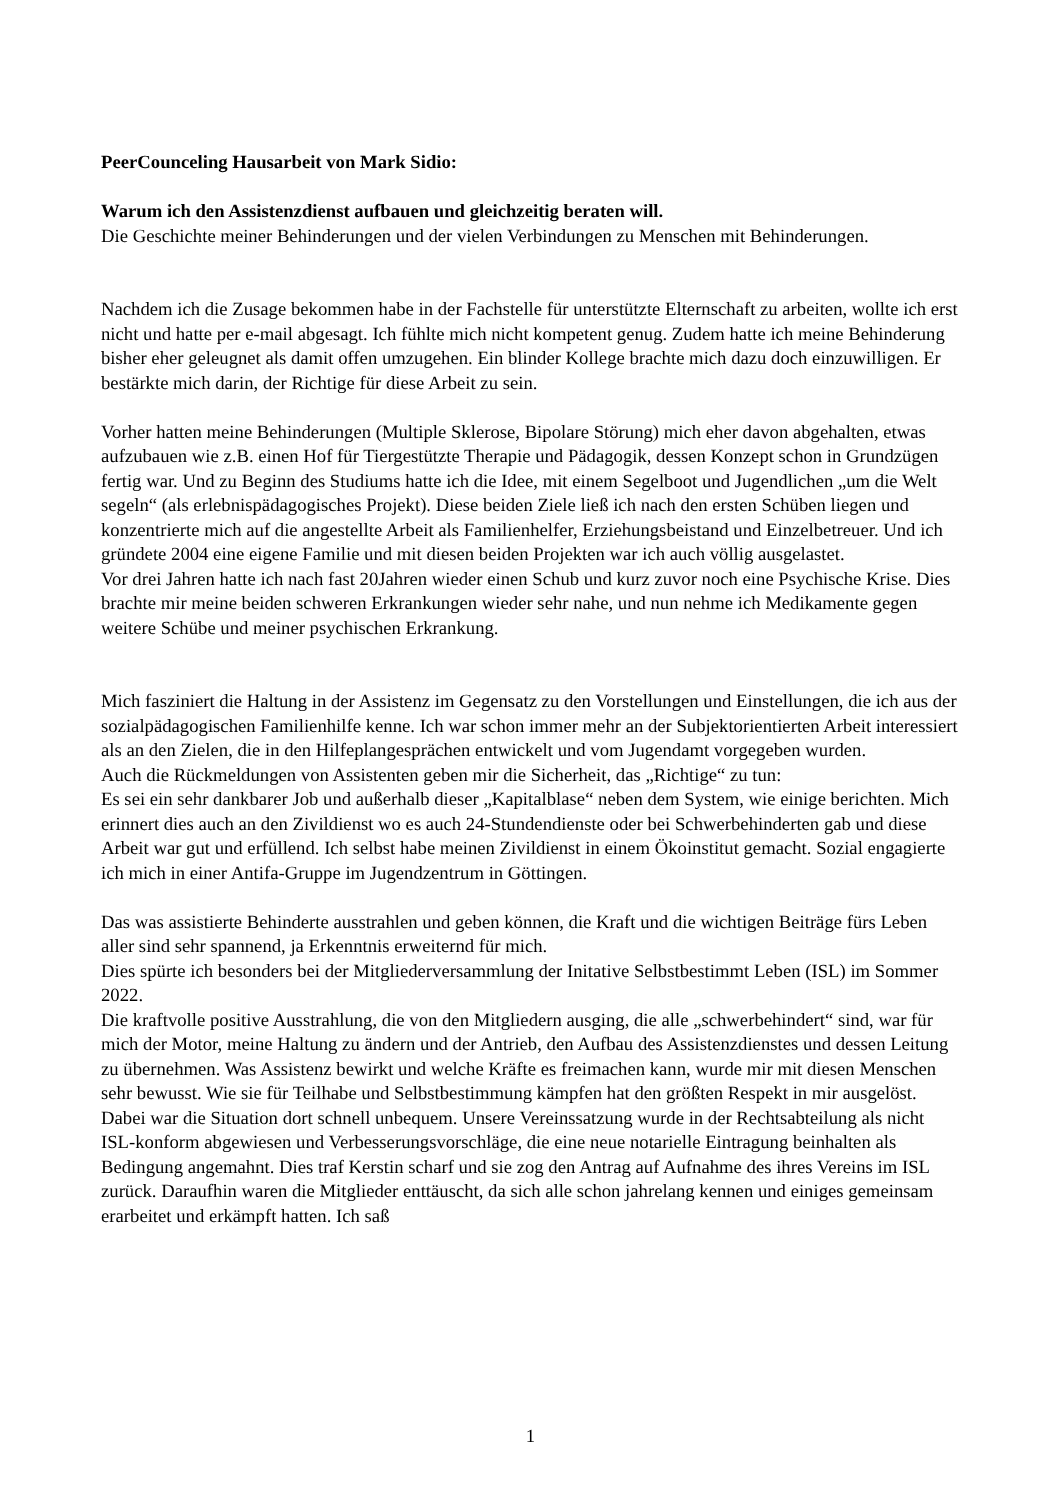PeerCounceling Hausarbeit von Mark Sidio:
Warum ich den Assistenzdienst aufbauen und gleichzeitig beraten will.
Die Geschichte meiner Behinderungen und der vielen Verbindungen zu Menschen mit Behinderungen.
Nachdem ich die Zusage bekommen habe in der Fachstelle für unterstützte Elternschaft zu arbeiten, wollte ich erst nicht und hatte per e-mail abgesagt. Ich fühlte mich nicht kompetent genug. Zudem hatte ich meine Behinderung bisher eher geleugnet als damit offen umzugehen. Ein blinder Kollege brachte mich dazu doch einzuwilligen. Er bestärkte mich darin, der Richtige für diese Arbeit zu sein.
Vorher hatten meine Behinderungen (Multiple Sklerose, Bipolare Störung) mich eher davon abgehalten, etwas aufzubauen wie z.B. einen Hof für Tiergestützte Therapie und Pädagogik, dessen Konzept schon in Grundzügen fertig war. Und zu Beginn des Studiums hatte ich die Idee, mit einem Segelboot und Jugendlichen „um die Welt segeln“ (als erlebnispädagogisches Projekt). Diese beiden Ziele ließ ich nach den ersten Schüben liegen und konzentrierte mich auf die angestellte Arbeit als Familienhelfer, Erziehungsbeistand und Einzelbetreuer. Und ich gründete 2004 eine eigene Familie und mit diesen beiden Projekten war ich auch völlig ausgelastet.
Vor drei Jahren hatte ich nach fast 20Jahren wieder einen Schub und kurz zuvor noch eine Psychische Krise. Dies brachte mir meine beiden schweren Erkrankungen wieder sehr nahe, und nun nehme ich Medikamente gegen weitere Schübe und meiner psychischen Erkrankung.
Mich fasziniert die Haltung in der Assistenz im Gegensatz zu den Vorstellungen und Einstellungen, die ich aus der sozialpädagogischen Familienhilfe kenne. Ich war schon immer mehr an der Subjektorientierten Arbeit interessiert als an den Zielen, die in den Hilfeplangesprächen entwickelt und vom Jugendamt vorgegeben wurden.
Auch die Rückmeldungen von Assistenten geben mir die Sicherheit, das „Richtige“ zu tun:
Es sei ein sehr dankbarer Job und außerhalb dieser „Kapitalblase“ neben dem System, wie einige berichten. Mich erinnert dies auch an den Zivildienst wo es auch 24-Stundendienste oder bei Schwerbehinderten gab und diese Arbeit war gut und erfüllend. Ich selbst habe meinen Zivildienst in einem Ökoinstitut gemacht. Sozial engagierte ich mich in einer Antifa-Gruppe im Jugendzentrum in Göttingen.
Das was assistierte Behinderte ausstrahlen und geben können, die Kraft und die wichtigen Beiträge fürs Leben aller sind sehr spannend, ja Erkenntnis erweiternd für mich.
Dies spürte ich besonders bei der Mitgliederversammlung der Initative Selbstbestimmt Leben (ISL) im Sommer 2022.
Die kraftvolle positive Ausstrahlung, die von den Mitgliedern ausging, die alle „schwerbehindert“ sind, war für mich der Motor, meine Haltung zu ändern und der Antrieb, den Aufbau des Assistenzdienstes und dessen Leitung zu übernehmen. Was Assistenz bewirkt und welche Kräfte es freimachen kann, wurde mir mit diesen Menschen sehr bewusst. Wie sie für Teilhabe und Selbstbestimmung kämpfen hat den größten Respekt in mir ausgelöst.
Dabei war die Situation dort schnell unbequem. Unsere Vereinssatzung wurde in der Rechtsabteilung als nicht ISL-konform abgewiesen und Verbesserungsvorschläge, die eine neue notarielle Eintragung beinhalten als Bedingung angemahnt. Dies traf Kerstin scharf und sie zog den Antrag auf Aufnahme des ihres Vereins im ISL zurück. Daraufhin waren die Mitglieder enttäuscht, da sich alle schon jahrelang kennen und einiges gemeinsam erarbeitet und erkämpft hatten. Ich saß
1